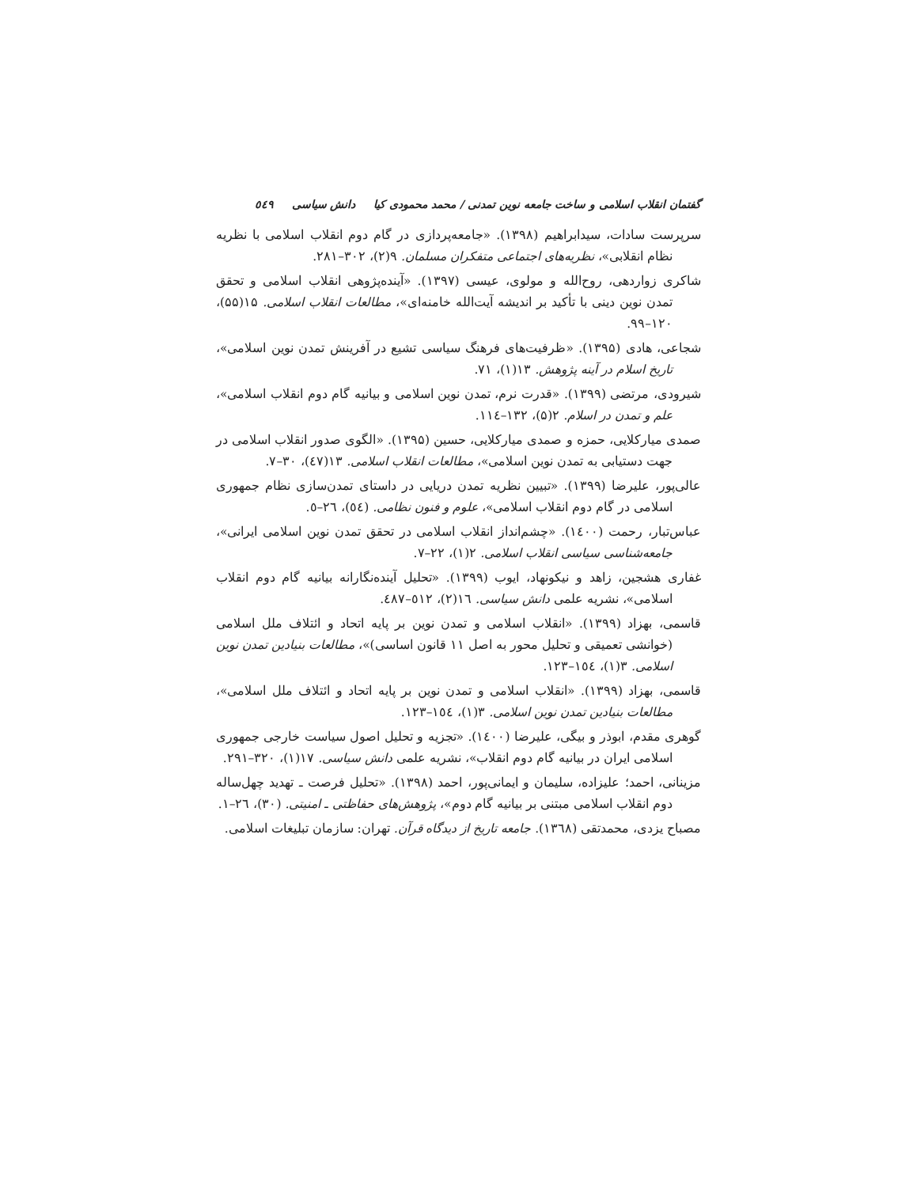گفتمان انقلاب اسلامی و ساخت جامعه نوین تمدنی / محمد محمودی کیا دانش سیاسی ٥٤٩
سرپرست سادات، سیدابراهیم (۱۳۹۸). «جامعه‌پردازی در گام دوم انقلاب اسلامی با نظریه نظام انقلابی»، نظریه‌های اجتماعی متفکران مسلمان. ۹(۲)، ۳۰۲–۲۸۱.
شاکری زواردهی، روح‌الله و مولوی، عیسی (۱۳۹۷). «آینده‌پژوهی انقلاب اسلامی و تحقق تمدن نوین دینی با تأکید بر اندیشه آیت‌الله خامنه‌ای»، مطالعات انقلاب اسلامی. ۱۵(۵۵)، ۱۲۰–۹۹.
شجاعی، هادی (۱۳۹۵). «ظرفیت‌های فرهنگ سیاسی تشیع در آفرینش تمدن نوین اسلامی»، تاریخ اسلام در آینه پژوهش. ۱۳(۱)، ۷۱.
شیرودی، مرتضی (۱۳۹۹). «قدرت نرم، تمدن نوین اسلامی و بیانیه گام دوم انقلاب اسلامی»، علم و تمدن در اسلام. ۲(۵)، ۱۳۲–۱۱٤.
صمدی میارکلایی، حمزه و صمدی میارکلایی، حسین (۱۳۹۵). «الگوی صدور انقلاب اسلامی در جهت دستیابی به تمدن نوین اسلامی»، مطالعات انقلاب اسلامی. ۱۳(٤۷)، ۳۰–۷.
عالی‌پور، علیرضا (۱۳۹۹). «تبیین نظریه تمدن دریایی در داستای تمدن‌سازی نظام جمهوری اسلامی در گام دوم انقلاب اسلامی»، علوم و فنون نظامی. (٥٤)، ۲٦–٥.
عباس‌تبار، رحمت (۱٤۰۰). «چشم‌انداز انقلاب اسلامی در تحقق تمدن نوین اسلامی ایرانی»، جامعه‌شناسی سیاسی انقلاب اسلامی. ۲(۱)، ۲۲–۷.
غفاری هشجین، زاهد و نیکونهاد، ایوب (۱۳۹۹). «تحلیل آینده‌نگارانه بیانیه گام دوم انقلاب اسلامی»، نشریه علمی دانش سیاسی. ۱٦(۲)، ٥۱۲–٤۸۷.
قاسمی، بهزاد (۱۳۹۹). «انقلاب اسلامی و تمدن نوین بر پایه اتحاد و ائتلاف ملل اسلامی (خوانشی تعمیقی و تحلیل محور به اصل ۱۱ قانون اساسی)»، مطالعات بنیادین تمدن نوین اسلامی. ۳(۱)، ۱٥٤–۱۲۳.
قاسمی، بهزاد (۱۳۹۹). «انقلاب اسلامی و تمدن نوین بر پایه اتحاد و ائتلاف ملل اسلامی»، مطالعات بنیادین تمدن نوین اسلامی. ۳(۱)، ۱٥٤–۱۲۳.
گوهری مقدم، ابوذر و بیگی، علیرضا (۱٤۰۰). «تجزیه و تحلیل اصول سیاست خارجی جمهوری اسلامی ایران در بیانیه گام دوم انقلاب»، نشریه علمی دانش سیاسی. ۱۷(۱)، ۳۲۰–۲۹۱.
مزینانی، احمد؛ علیزاده، سلیمان و ایمانی‌پور، احمد (۱۳۹۸). «تحلیل فرصت ـ تهدید چهل‌ساله دوم انقلاب اسلامی مبتنی بر بیانیه گام دوم»، پژوهش‌های حفاظتی ـ امنیتی. (۳۰)، ۲٦–۱.
مصباح یزدی، محمدتقی (۱۳٦۸). جامعه تاریخ از دیدگاه قرآن. تهران: سازمان تبلیغات اسلامی.